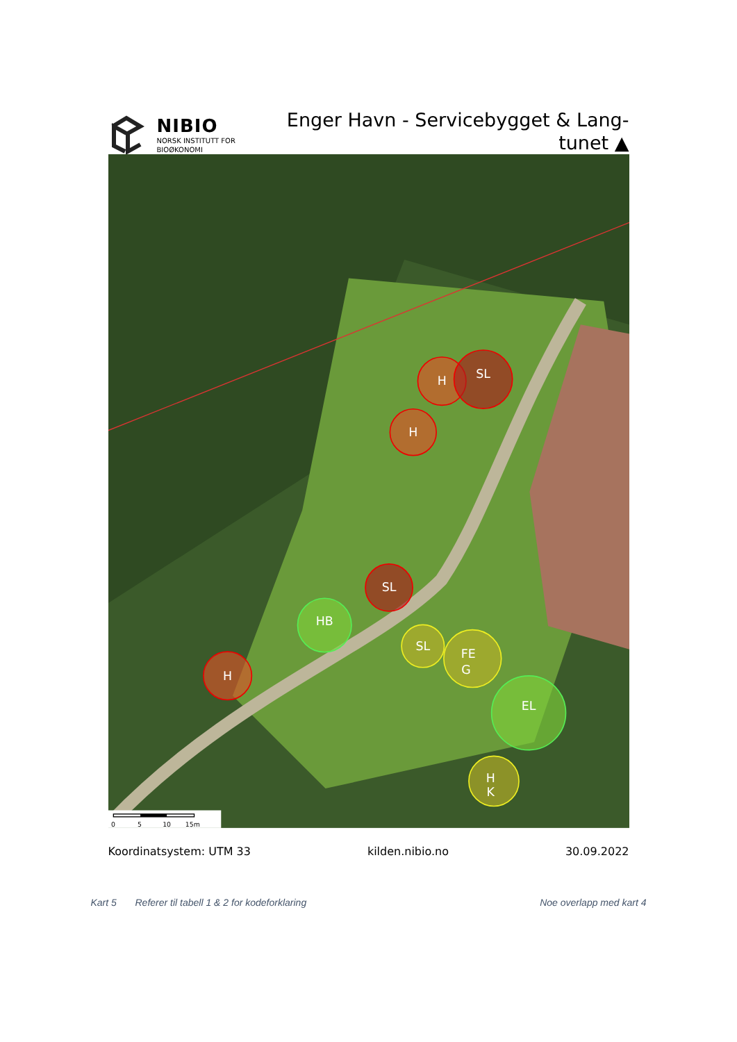NIBIO
NORSK INSTITUTT FOR
BIOØKONOMI
Enger Havn - Servicebygget & Lang-
tunet ▲
H
SL
H
SL
HB
H
SL
FE
G
EL
H
K
0
5
10
15m
Koordinatsystem: UTM 33 kilden.nibio.no 30.09.2022
Kart 5 Referer til tabell 1 & 2 for kodeforklaring Noe overlapp med kart 4